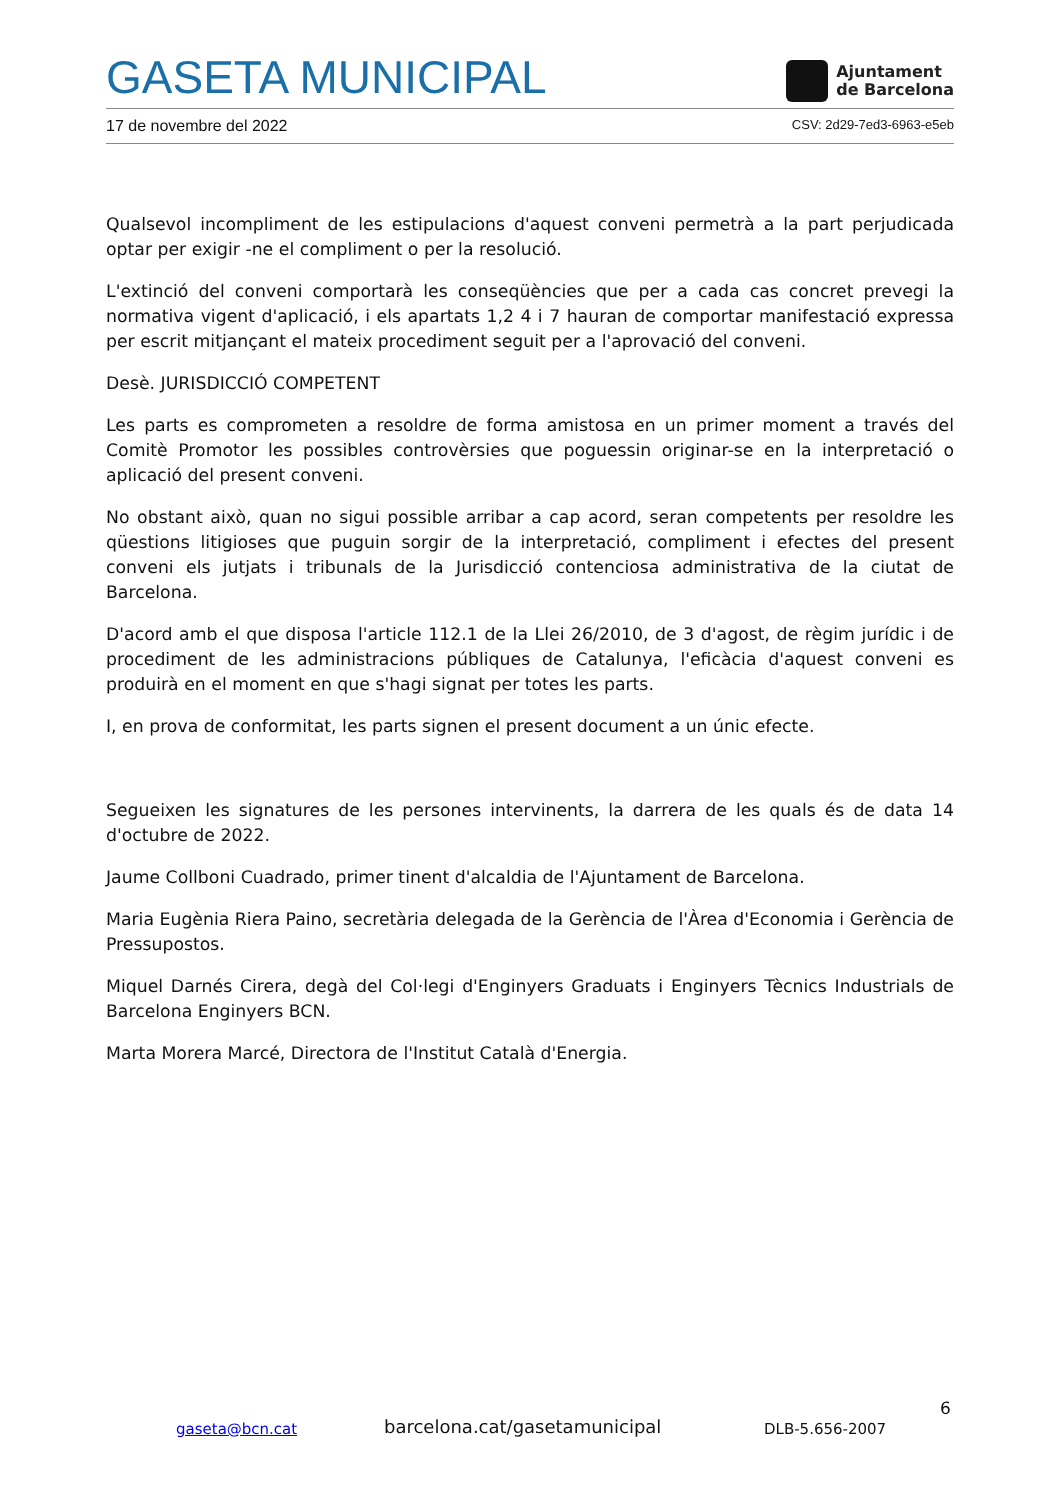GASETA MUNICIPAL
Ajuntament
de Barcelona
17 de novembre del 2022 CSV: 2d29-7ed3-6963-e5eb
Qualsevol incompliment de les estipulacions d'aquest conveni permetrà a la part perjudicada optar per exigir -ne el compliment o per la resolució.
L'extinció del conveni comportarà les conseqüències que per a cada cas concret prevegi la normativa vigent d'aplicació, i els apartats 1,2 4 i 7 hauran de comportar manifestació expressa per escrit mitjançant el mateix procediment seguit per a l'aprovació del conveni.
Desè. JURISDICCIÓ COMPETENT
Les parts es comprometen a resoldre de forma amistosa en un primer moment a través del Comitè Promotor les possibles controvèrsies que poguessin originar-se en la interpretació o aplicació del present conveni.
No obstant això, quan no sigui possible arribar a cap acord, seran competents per resoldre les qüestions litigioses que puguin sorgir de la interpretació, compliment i efectes del present conveni els jutjats i tribunals de la Jurisdicció contenciosa administrativa de la ciutat de Barcelona.
D'acord amb el que disposa l'article 112.1 de la Llei 26/2010, de 3 d'agost, de règim jurídic i de procediment de les administracions públiques de Catalunya, l'eficàcia d'aquest conveni es produirà en el moment en que s'hagi signat per totes les parts.
I, en prova de conformitat, les parts signen el present document a un únic efecte.
Segueixen les signatures de les persones intervinents, la darrera de les quals és de data 14 d'octubre de 2022.
Jaume Collboni Cuadrado, primer tinent d'alcaldia de l'Ajuntament de Barcelona.
Maria Eugènia Riera Paino, secretària delegada de la Gerència de l'Àrea d'Economia i Gerència de Pressupostos.
Miquel Darnés Cirera, degà del Col·legi d'Enginyers Graduats i Enginyers Tècnics Industrials de Barcelona Enginyers BCN.
Marta Morera Marcé, Directora de l'Institut Català d'Energia.
6
gaseta@bcn.cat barcelona.cat/gasetamunicipal DLB-5.656-2007